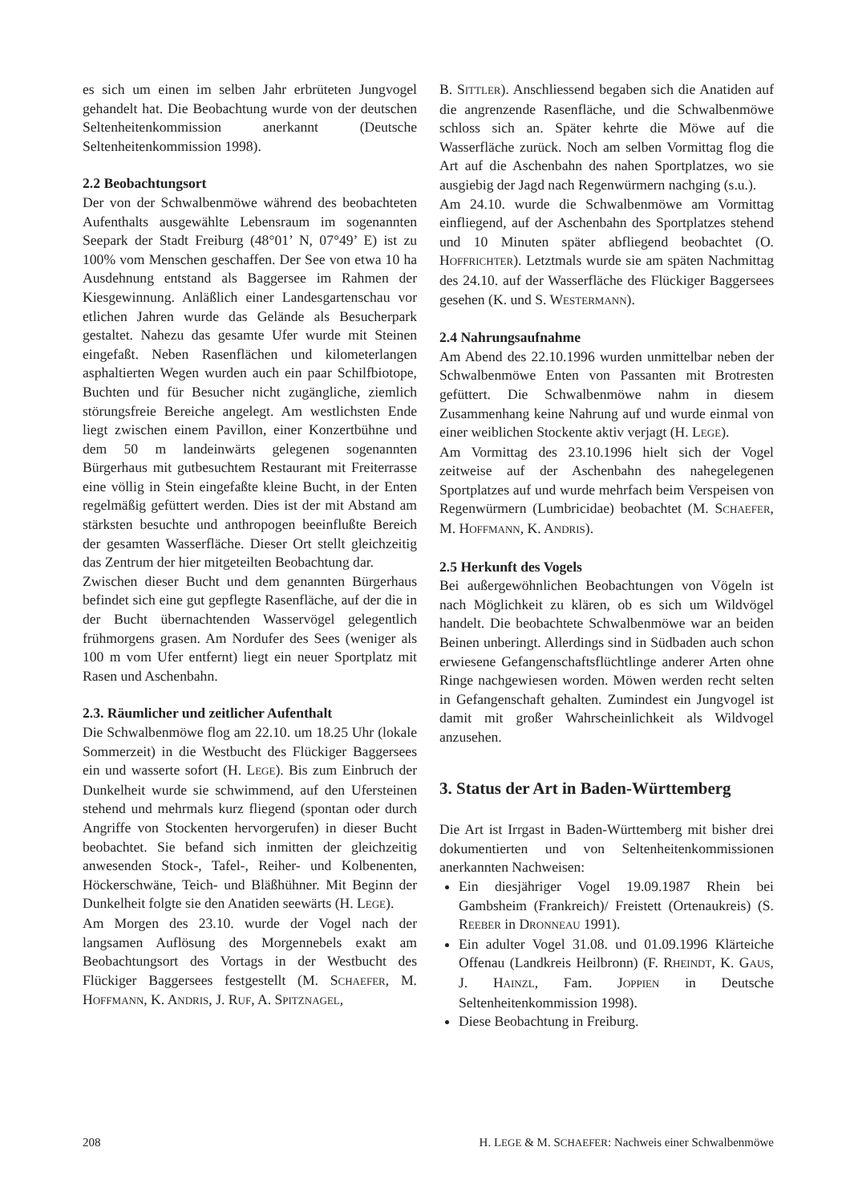es sich um einen im selben Jahr erbrüteten Jungvogel gehandelt hat. Die Beobachtung wurde von der deutschen Seltenheitenkommission anerkannt (Deutsche Seltenheitenkommission 1998).
2.2 Beobachtungsort
Der von der Schwalbenmöwe während des beobachteten Aufenthalts ausgewählte Lebensraum im sogenannten Seepark der Stadt Freiburg (48°01’ N, 07°49’ E) ist zu 100% vom Menschen geschaffen. Der See von etwa 10 ha Ausdehnung entstand als Baggersee im Rahmen der Kiesgewinnung. Anläßlich einer Landesgartenschau vor etlichen Jahren wurde das Gelände als Besucherpark gestaltet. Nahezu das gesamte Ufer wurde mit Steinen eingefaßt. Neben Rasenflächen und kilometerlangen asphaltierten Wegen wurden auch ein paar Schilfbiotope, Buchten und für Besucher nicht zugängliche, ziemlich störungsfreie Bereiche angelegt. Am westlichsten Ende liegt zwischen einem Pavillon, einer Konzertbühne und dem 50 m landeinwärts gelegenen sogenannten Bürgerhaus mit gutbesuchtem Restaurant mit Freiterrasse eine völlig in Stein eingefaßte kleine Bucht, in der Enten regelmäßig gefüttert werden. Dies ist der mit Abstand am stärksten besuchte und anthropogen beeinflußte Bereich der gesamten Wasserfläche. Dieser Ort stellt gleichzeitig das Zentrum der hier mitgeteilten Beobachtung dar.
Zwischen dieser Bucht und dem genannten Bürgerhaus befindet sich eine gut gepflegte Rasenfläche, auf der die in der Bucht übernachtenden Wasservögel gelegentlich frühmorgens grasen. Am Nordufer des Sees (weniger als 100 m vom Ufer entfernt) liegt ein neuer Sportplatz mit Rasen und Aschenbahn.
2.3. Räumlicher und zeitlicher Aufenthalt
Die Schwalbenmöwe flog am 22.10. um 18.25 Uhr (lokale Sommerzeit) in die Westbucht des Flückiger Baggersees ein und wasserte sofort (H. LEGE). Bis zum Einbruch der Dunkelheit wurde sie schwimmend, auf den Ufersteinen stehend und mehrmals kurz fliegend (spontan oder durch Angriffe von Stockenten hervorgerufen) in dieser Bucht beobachtet. Sie befand sich inmitten der gleichzeitig anwesenden Stock-, Tafel-, Reiher- und Kolbenenten, Höckerschwäne, Teich- und Bläßhühner. Mit Beginn der Dunkelheit folgte sie den Anatiden seewärts (H. LEGE).
Am Morgen des 23.10. wurde der Vogel nach der langsamen Auflösung des Morgennebels exakt am Beobachtungsort des Vortags in der Westbucht des Flückiger Baggersees festgestellt (M. SCHAEFER, M. HOFFMANN, K. ANDRIS, J. RUF, A. SPITZNAGEL,
B. SITTLER). Anschliessend begaben sich die Anatiden auf die angrenzende Rasenfläche, und die Schwalbenmöwe schloss sich an. Später kehrte die Möwe auf die Wasserfläche zurück. Noch am selben Vormittag flog die Art auf die Aschenbahn des nahen Sportplatzes, wo sie ausgiebig der Jagd nach Regenwürmern nachging (s.u.).
Am 24.10. wurde die Schwalbenmöwe am Vormittag einfliegend, auf der Aschenbahn des Sportplatzes stehend und 10 Minuten später abfliegend beobachtet (O. HOFFRICHTER). Letztmals wurde sie am späten Nachmittag des 24.10. auf der Wasserfläche des Flückiger Baggersees gesehen (K. und S. WESTERMANN).
2.4 Nahrungsaufnahme
Am Abend des 22.10.1996 wurden unmittelbar neben der Schwalbenmöwe Enten von Passanten mit Brotresten gefüttert. Die Schwalbenmöwe nahm in diesem Zusammenhang keine Nahrung auf und wurde einmal von einer weiblichen Stockente aktiv verjagt (H. LEGE).
Am Vormittag des 23.10.1996 hielt sich der Vogel zeitweise auf der Aschenbahn des nahegelegenen Sportplatzes auf und wurde mehrfach beim Verspeisen von Regenwürmern (Lumbricidae) beobachtet (M. SCHAEFER, M. HOFFMANN, K. ANDRIS).
2.5 Herkunft des Vogels
Bei außergewöhnlichen Beobachtungen von Vögeln ist nach Möglichkeit zu klären, ob es sich um Wildvögel handelt. Die beobachtete Schwalbenmöwe war an beiden Beinen unberingt. Allerdings sind in Südbaden auch schon erwiesene Gefangenschaftsflüchtlinge anderer Arten ohne Ringe nachgewiesen worden. Möwen werden recht selten in Gefangenschaft gehalten. Zumindest ein Jungvogel ist damit mit großer Wahrscheinlichkeit als Wildvogel anzusehen.
3. Status der Art in Baden-Württemberg
Die Art ist Irrgast in Baden-Württemberg mit bisher drei dokumentierten und von Seltenheitenkommissionen anerkannten Nachweisen:
Ein diesjähriger Vogel 19.09.1987 Rhein bei Gambsheim (Frankreich)/ Freistett (Ortenaukreis) (S. REEBER in DRONNEAU 1991).
Ein adulter Vogel 31.08. und 01.09.1996 Klärteiche Offenau (Landkreis Heilbronn) (F. RHEINDT, K. GAUS, J. HAINZL, Fam. JOPPIEN in Deutsche Seltenheitenkommission 1998).
Diese Beobachtung in Freiburg.
208 H. LEGE & M. SCHAEFER: Nachweis einer Schwalbenmöwe